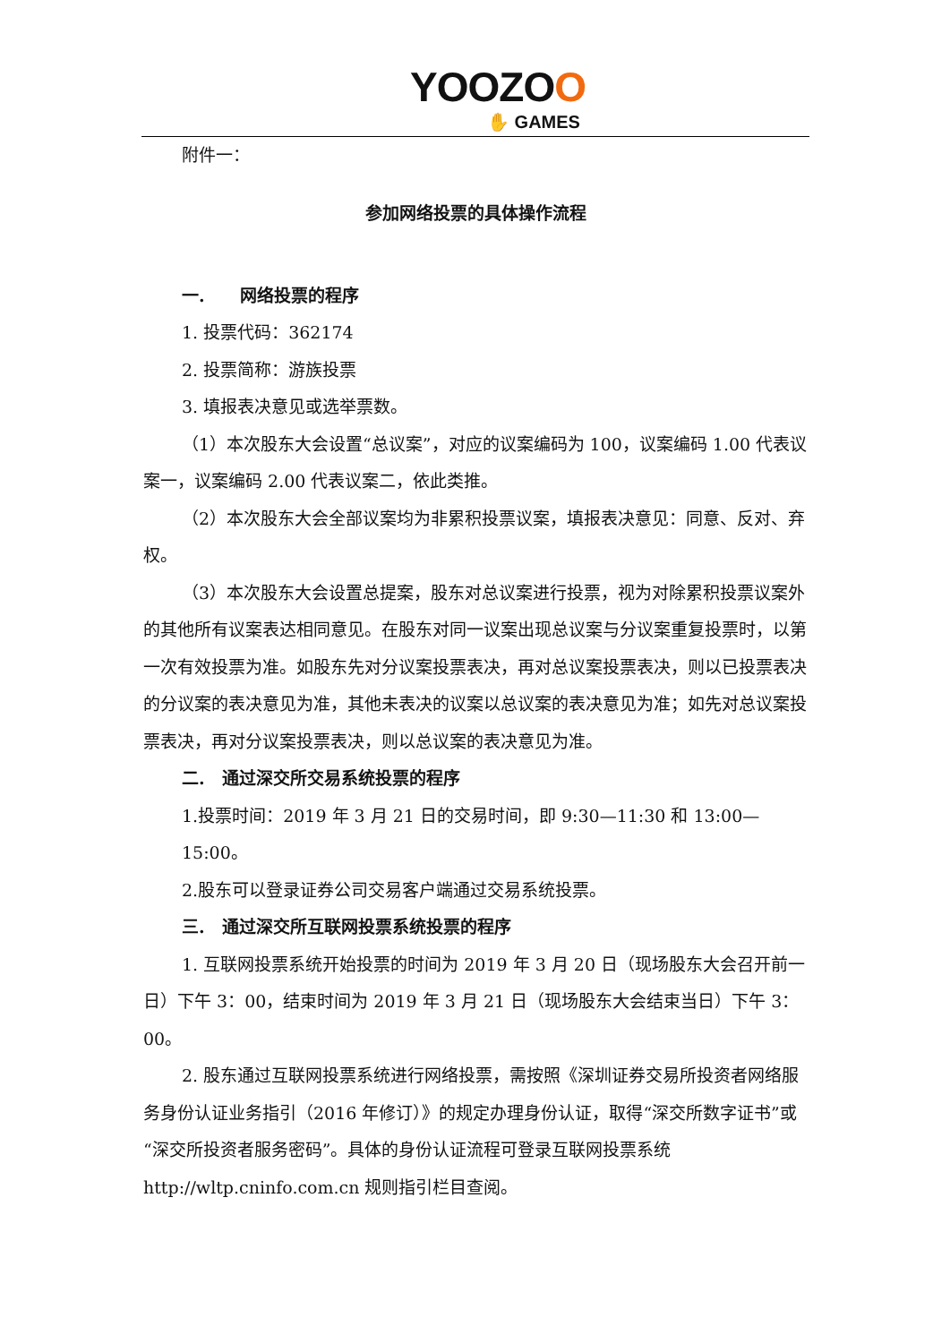YOOZOO
✋ GAMES
附件一：
参加网络投票的具体操作流程
一. 网络投票的程序
1. 投票代码：362174
2. 投票简称：游族投票
3. 填报表决意见或选举票数。
（1）本次股东大会设置“总议案”，对应的议案编码为 100，议案编码 1.00 代表议案一，议案编码 2.00 代表议案二，依此类推。
（2）本次股东大会全部议案均为非累积投票议案，填报表决意见：同意、反对、弃权。
（3）本次股东大会设置总提案，股东对总议案进行投票，视为对除累积投票议案外的其他所有议案表达相同意见。在股东对同一议案出现总议案与分议案重复投票时，以第一次有效投票为准。如股东先对分议案投票表决，再对总议案投票表决，则以已投票表决的分议案的表决意见为准，其他未表决的议案以总议案的表决意见为准；如先对总议案投票表决，再对分议案投票表决，则以总议案的表决意见为准。
二. 通过深交所交易系统投票的程序
1.投票时间：2019 年 3 月 21 日的交易时间，即 9:30—11:30 和 13:00—15:00。
2.股东可以登录证券公司交易客户端通过交易系统投票。
三. 通过深交所互联网投票系统投票的程序
1. 互联网投票系统开始投票的时间为 2019 年 3 月 20 日（现场股东大会召开前一日）下午 3：00，结束时间为 2019 年 3 月 21 日（现场股东大会结束当日）下午 3：00。
2. 股东通过互联网投票系统进行网络投票，需按照《深圳证券交易所投资者网络服务身份认证业务指引（2016 年修订）》的规定办理身份认证，取得“深交所数字证书”或“深交所投资者服务密码”。具体的身份认证流程可登录互联网投票系统 http://wltp.cninfo.com.cn 规则指引栏目查阅。